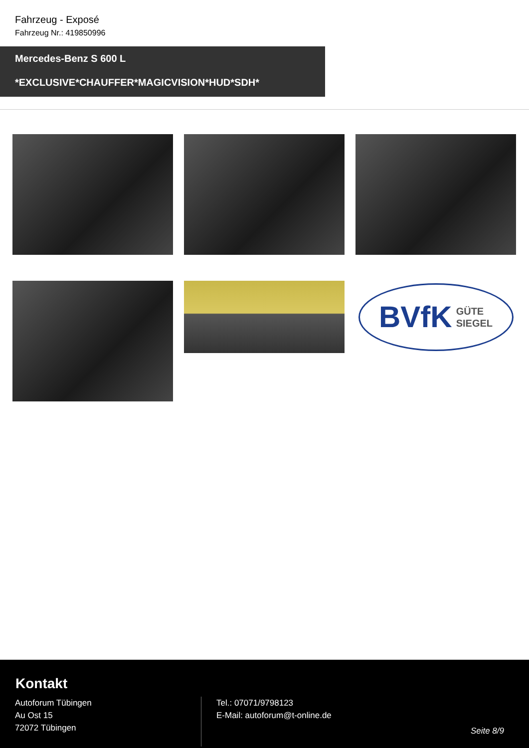Fahrzeug - Exposé
Fahrzeug Nr.: 419850996
Mercedes-Benz S 600 L
*EXCLUSIVE*CHAUFFER*MAGICVISION*HUD*SDH*
BVfK GÜTE
SIEGEL
Kontakt
Autoforum Tübingen
Au Ost 15
72072 Tübingen
Tel.: 07071/9798123
E-Mail: autoforum@t-online.de
Seite 8/9